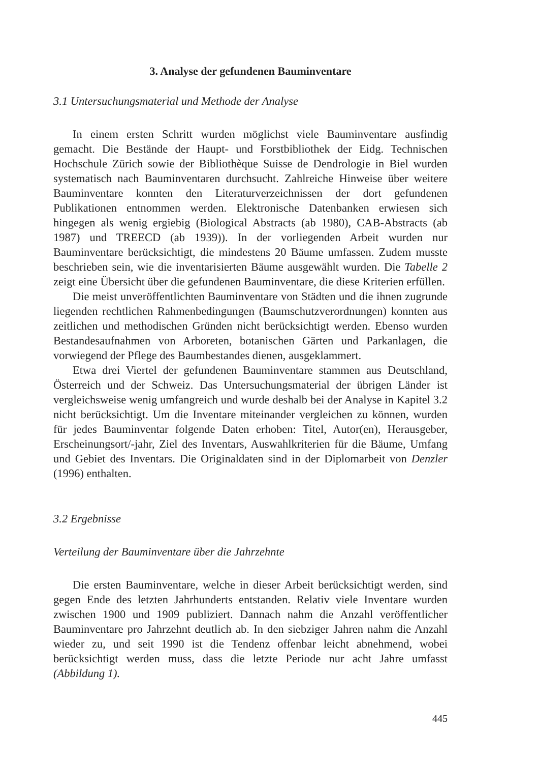3. Analyse der gefundenen Bauminventare
3.1 Untersuchungsmaterial und Methode der Analyse
In einem ersten Schritt wurden möglichst viele Bauminventare ausfindig gemacht. Die Bestände der Haupt- und Forstbibliothek der Eidg. Technischen Hochschule Zürich sowie der Bibliothèque Suisse de Dendrologie in Biel wurden systematisch nach Bauminventaren durchsucht. Zahlreiche Hinweise über weitere Bauminventare konnten den Literaturverzeichnissen der dort gefundenen Publikationen entnommen werden. Elektronische Datenbanken erwiesen sich hingegen als wenig ergiebig (Biological Abstracts (ab 1980), CAB-Abstracts (ab 1987) und TREECD (ab 1939)). In der vorliegenden Arbeit wurden nur Bauminventare berücksichtigt, die mindestens 20 Bäume umfassen. Zudem musste beschrieben sein, wie die inventarisierten Bäume ausgewählt wurden. Die Tabelle 2 zeigt eine Übersicht über die gefundenen Bauminventare, die diese Kriterien erfüllen.
Die meist unveröffentlichten Bauminventare von Städten und die ihnen zugrunde liegenden rechtlichen Rahmenbedingungen (Baumschutzverordnungen) konnten aus zeitlichen und methodischen Gründen nicht berücksichtigt werden. Ebenso wurden Bestandesaufnahmen von Arboreten, botanischen Gärten und Parkanlagen, die vorwiegend der Pflege des Baumbestandes dienen, ausgeklammert.
Etwa drei Viertel der gefundenen Bauminventare stammen aus Deutschland, Österreich und der Schweiz. Das Untersuchungsmaterial der übrigen Länder ist vergleichsweise wenig umfangreich und wurde deshalb bei der Analyse in Kapitel 3.2 nicht berücksichtigt. Um die Inventare miteinander vergleichen zu können, wurden für jedes Bauminventar folgende Daten erhoben: Titel, Autor(en), Herausgeber, Erscheinungsort/-jahr, Ziel des Inventars, Auswahlkriterien für die Bäume, Umfang und Gebiet des Inventars. Die Originaldaten sind in der Diplomarbeit von Denzler (1996) enthalten.
3.2 Ergebnisse
Verteilung der Bauminventare über die Jahrzehnte
Die ersten Bauminventare, welche in dieser Arbeit berücksichtigt werden, sind gegen Ende des letzten Jahrhunderts entstanden. Relativ viele Inventare wurden zwischen 1900 und 1909 publiziert. Dannach nahm die Anzahl veröffentlicher Bauminventare pro Jahrzehnt deutlich ab. In den siebziger Jahren nahm die Anzahl wieder zu, und seit 1990 ist die Tendenz offenbar leicht abnehmend, wobei berücksichtigt werden muss, dass die letzte Periode nur acht Jahre umfasst (Abbildung 1).
445